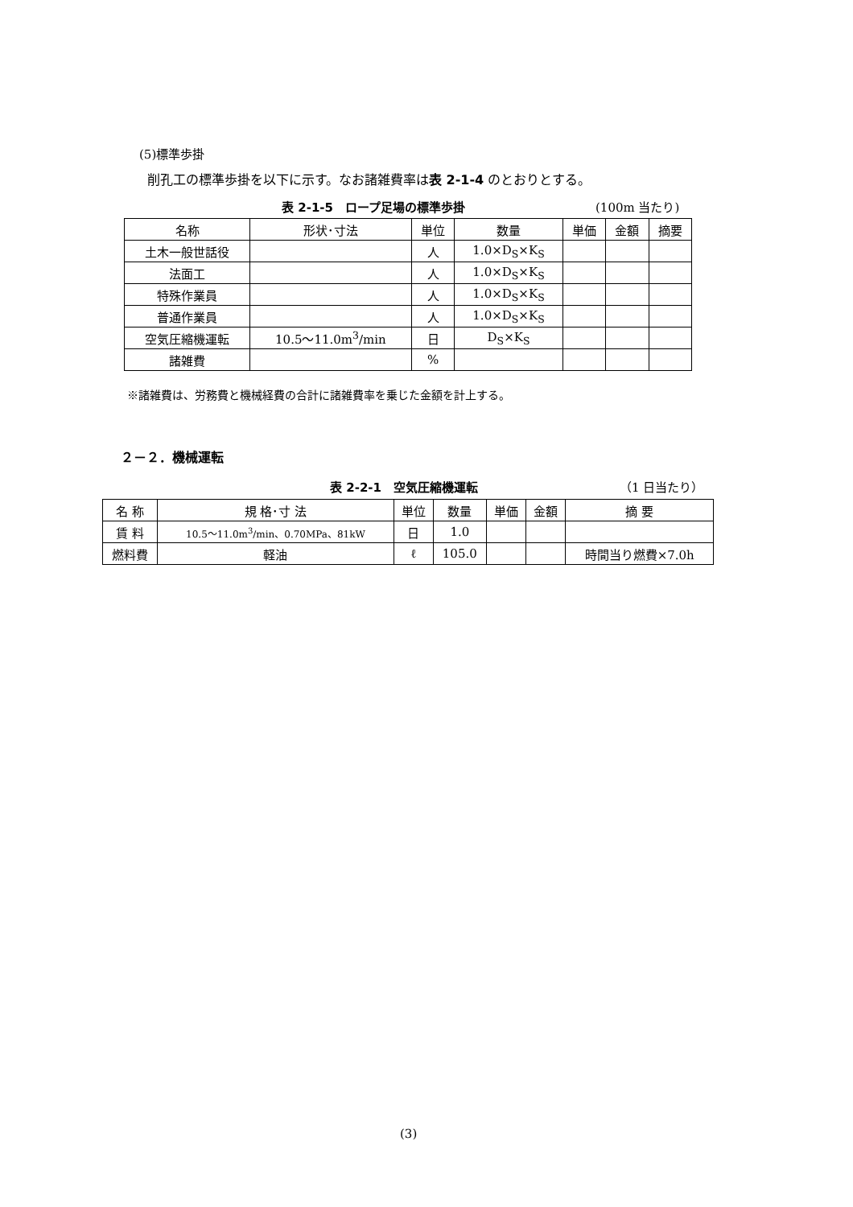(5)標準歩掛
削孔工の標準歩掛を以下に示す。なお諸雑費率は表 2-1-4 のとおりとする。
表 2-1-5　ロープ足場の標準歩掛 (100m 当たり)
| 名称 | 形状･寸法 | 単位 | 数量 | 単価 | 金額 | 摘要 |
| --- | --- | --- | --- | --- | --- | --- |
| 土木一般世話役 | | 人 | 1.0×D<sub>S</sub>×K<sub>S</sub> | | | |
| 法面工 | | 人 | 1.0×D<sub>S</sub>×K<sub>S</sub> | | | |
| 特殊作業員 | | 人 | 1.0×D<sub>S</sub>×K<sub>S</sub> | | | |
| 普通作業員 | | 人 | 1.0×D<sub>S</sub>×K<sub>S</sub> | | | |
| 空気圧縮機運転 | 10.5～11.0m<sup>3</sup>/min | 日 | D<sub>S</sub>×K<sub>S</sub> | | | |
| 諸雑費 | | % | | | | |
※諸雑費は、労務費と機械経費の合計に諸雑費率を乗じた金額を計上する。
２－２．機械運転
表 2-2-1　空気圧縮機運転 （1 日当たり）
| 名 称 | 規 格･寸 法 | 単位 | 数量 | 単価 | 金額 | 摘 要 |
| --- | --- | --- | --- | --- | --- | --- |
| 賃 料 | 10.5～11.0m<sup>3</sup>/min、0.70MPa、81kW | 日 | 1.0 | | | |
| 燃料費 | 軽油 | ℓ | 105.0 | | | 時間当り燃費×7.0h |
(3)